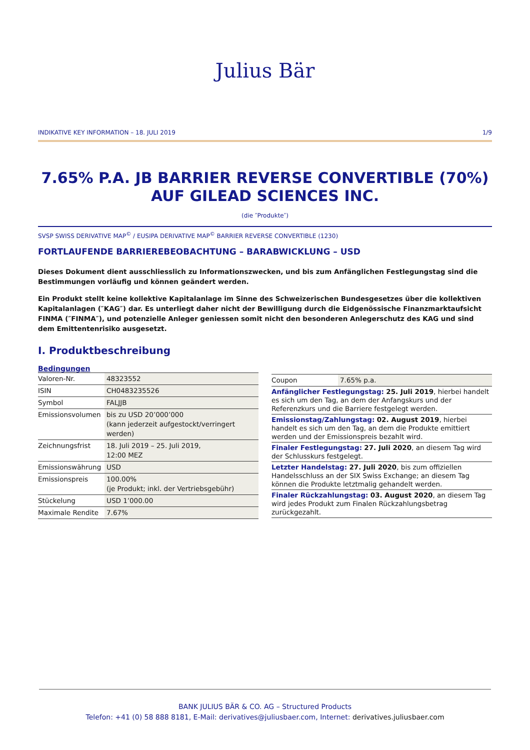Julius Bär
INDIKATIVE KEY INFORMATION – 18. JULI 2019 1/9
7.65% P.A. JB BARRIER REVERSE CONVERTIBLE (70%) AUF GILEAD SCIENCES INC.
(die ″Produkte″)
SVSP SWISS DERIVATIVE MAP<sup>©</sup> / EUSIPA DERIVATIVE MAP<sup>©</sup> BARRIER REVERSE CONVERTIBLE (1230)
FORTLAUFENDE BARRIEREBEOBACHTUNG – BARABWICKLUNG – USD
Dieses Dokument dient ausschliesslich zu Informationszwecken, und bis zum Anfänglichen Festlegungstag sind die Bestimmungen vorläufig und können geändert werden.
Ein Produkt stellt keine kollektive Kapitalanlage im Sinne des Schweizerischen Bundesgesetzes über die kollektiven Kapitalanlagen (″KAG″) dar. Es unterliegt daher nicht der Bewilligung durch die Eidgenössische Finanzmarktaufsicht FINMA (″FINMA″), und potenzielle Anleger geniessen somit nicht den besonderen Anlegerschutz des KAG und sind dem Emittentenrisiko ausgesetzt.
I. Produktbeschreibung
Bedingungen
| Valoren-Nr. | 48323552 |
| ISIN | CH0483235526 |
| Symbol | FALJJB |
| Emissionsvolumen | bis zu USD 20’000’000 (kann jederzeit aufgestockt/verringert werden) |
| Zeichnungsfrist | 18. Juli 2019 – 25. Juli 2019, 12:00 MEZ |
| Emissionswährung | USD |
| Emissionspreis | 100.00% (je Produkt; inkl. der Vertriebsgebühr) |
| Stückelung | USD 1’000.00 |
| Maximale Rendite | 7.67% |
| Coupon | 7.65% p.a. |
Anfänglicher Festlegungstag: 25. Juli 2019, hierbei handelt es sich um den Tag, an dem der Anfangskurs und der Referenzkurs und die Barriere festgelegt werden.
Emissionstag/Zahlungstag: 02. August 2019, hierbei handelt es sich um den Tag, an dem die Produkte emittiert werden und der Emissionspreis bezahlt wird.
Finaler Festlegungstag: 27. Juli 2020, an diesem Tag wird der Schlusskurs festgelegt.
Letzter Handelstag: 27. Juli 2020, bis zum offiziellen Handelsschluss an der SIX Swiss Exchange; an diesem Tag können die Produkte letztmalig gehandelt werden.
Finaler Rückzahlungstag: 03. August 2020, an diesem Tag wird jedes Produkt zum Finalen Rückzahlungsbetrag zurückgezahlt.
BANK JULIUS BÄR & CO. AG – Structured Products
Telefon: +41 (0) 58 888 8181, E-Mail: derivatives@juliusbaer.com, Internet: derivatives.juliusbaer.com